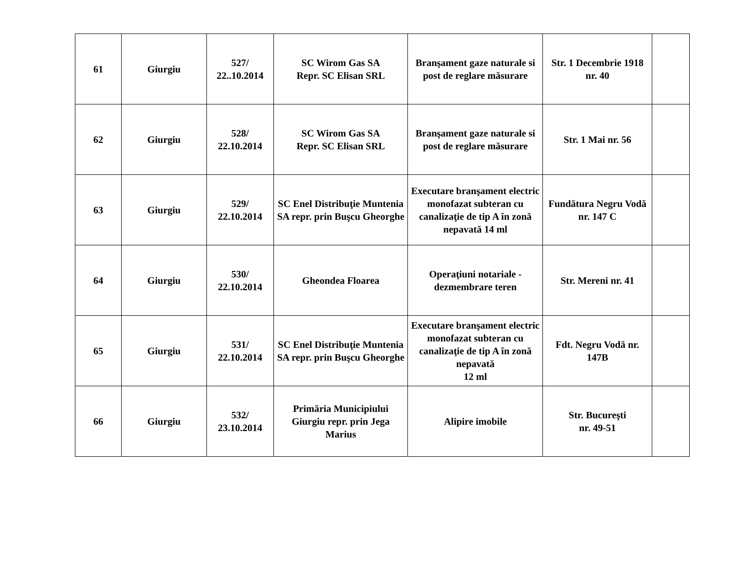| 61 | Giurgiu | 527/ 22..10.2014 | SC Wirom Gas SA Repr. SC Elisan SRL | Branşament gaze naturale si post de reglare măsurare | Str. 1 Decembrie 1918 nr. 40 | |
| 62 | Giurgiu | 528/ 22.10.2014 | SC Wirom Gas SA Repr. SC Elisan SRL | Branşament gaze naturale si post de reglare măsurare | Str. 1 Mai nr. 56 | |
| 63 | Giurgiu | 529/ 22.10.2014 | SC Enel Distribuţie Muntenia SA repr. prin Buşcu Gheorghe | Executare branşament electric monofazat subteran cu canalizaţie de tip A în zonă nepavată 14 ml | Fundătura Negru Vodă nr. 147 C | |
| 64 | Giurgiu | 530/ 22.10.2014 | Gheondea Floarea | Operaţiuni notariale - dezmembrare teren | Str. Mereni nr. 41 | |
| 65 | Giurgiu | 531/ 22.10.2014 | SC Enel Distribuţie Muntenia SA repr. prin Buşcu Gheorghe | Executare branşament electric monofazat subteran cu canalizaţie de tip A în zonă nepavată 12 ml | Fdt. Negru Vodă nr. 147B | |
| 66 | Giurgiu | 532/ 23.10.2014 | Primăria Municipiului Giurgiu repr. prin Jega Marius | Alipire imobile | Str. Bucureşti nr. 49-51 | |